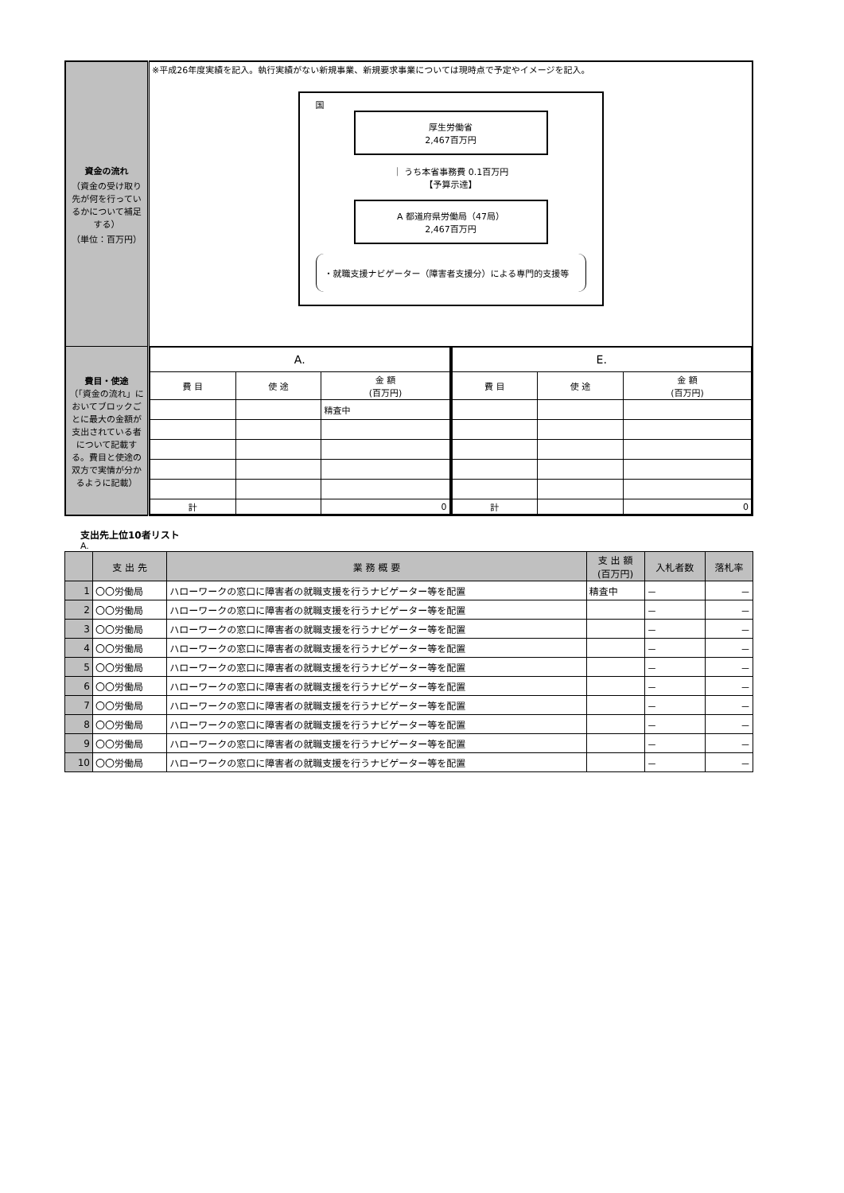| 資金の流れ （資金の受け取り先が何を行っているかについて補足する） （単位：百万円） | ※平成26年度実績を記入。執行実績がない新規事業、新規要求事業については現時点で予定やイメージを記入。 国 厚生労働省 2,467百万円 ｜ うち本省事務費 0.1百万円 【予算示達】 A 都道府県労働局（47局） 2,467百万円 ・就職支援ナビゲーター（障害者支援分）による専門的支援等 |
| 費目・使途 （「資金の流れ」においてブロックごとに最大の金額が支出されている者について記載する。費目と使途の双方で実情が分かるように記載） | / / A. / / / / 費 目 / 使 途 / 金 額 (百万円) / / / / 精査中 / / 計 / / 0 / / / E. / / / / 費 目 / 使 途 / 金 額 (百万円) / / 計 / / 0 / / |
支出先上位10者リスト
A.
| | 支 出 先 | 業 務 概 要 | 支 出 額 (百万円) | 入札者数 | 落札率 |
| --- | --- | --- | --- | --- | --- |
| 1 | 〇〇労働局 | ハローワークの窓口に障害者の就職支援を行うナビゲーター等を配置 | 精査中 | － | － |
| 2 | 〇〇労働局 | ハローワークの窓口に障害者の就職支援を行うナビゲーター等を配置 | | － | － |
| 3 | 〇〇労働局 | ハローワークの窓口に障害者の就職支援を行うナビゲーター等を配置 | | － | － |
| 4 | 〇〇労働局 | ハローワークの窓口に障害者の就職支援を行うナビゲーター等を配置 | | － | － |
| 5 | 〇〇労働局 | ハローワークの窓口に障害者の就職支援を行うナビゲーター等を配置 | | － | － |
| 6 | 〇〇労働局 | ハローワークの窓口に障害者の就職支援を行うナビゲーター等を配置 | | － | － |
| 7 | 〇〇労働局 | ハローワークの窓口に障害者の就職支援を行うナビゲーター等を配置 | | － | － |
| 8 | 〇〇労働局 | ハローワークの窓口に障害者の就職支援を行うナビゲーター等を配置 | | － | － |
| 9 | 〇〇労働局 | ハローワークの窓口に障害者の就職支援を行うナビゲーター等を配置 | | － | － |
| 10 | 〇〇労働局 | ハローワークの窓口に障害者の就職支援を行うナビゲーター等を配置 | | － | － |